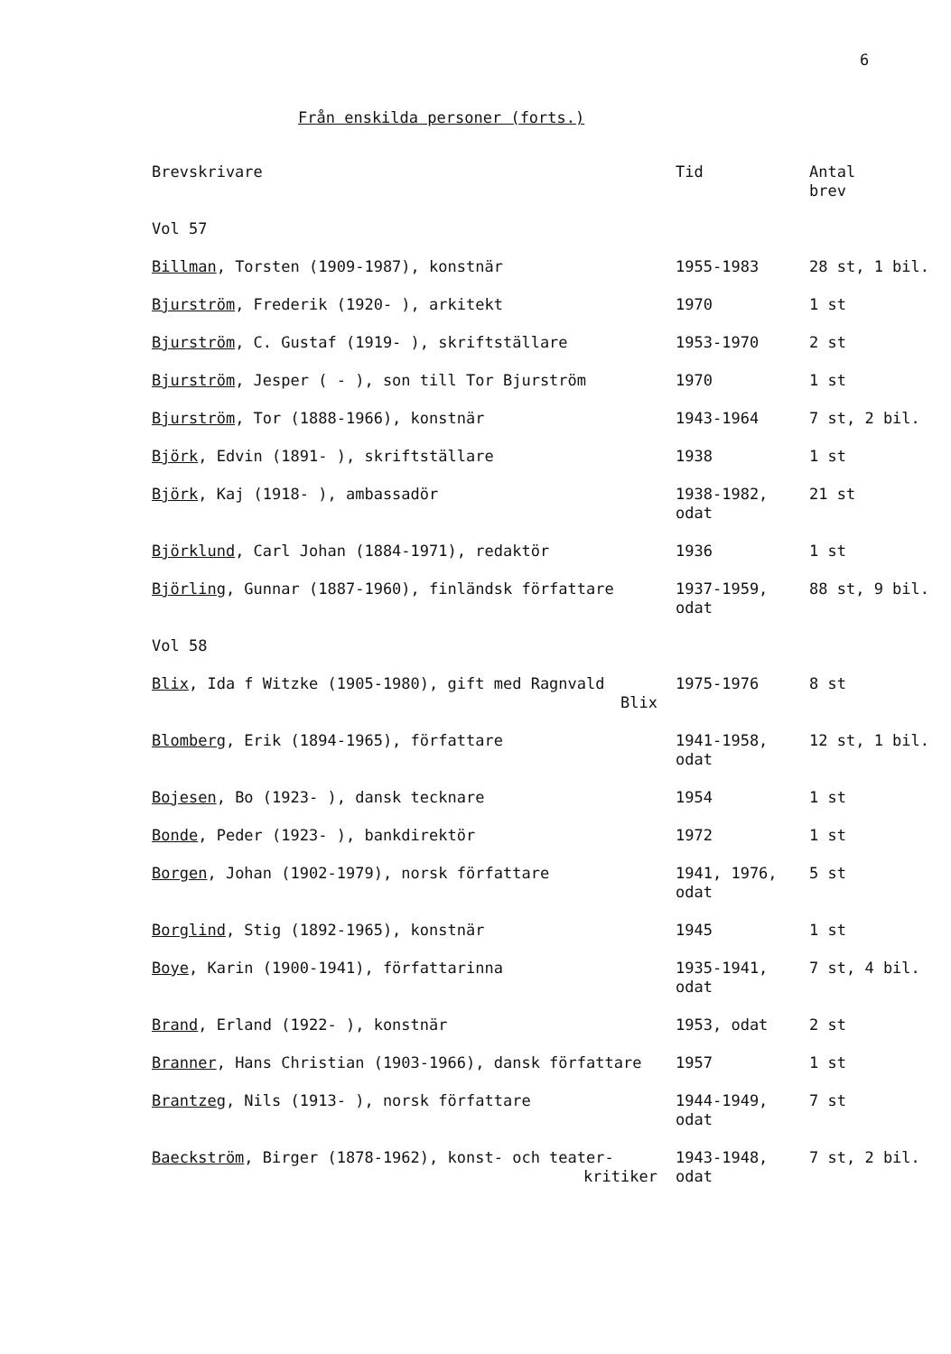6
Från enskilda personer (forts.)
| Brevskrivare | Tid | Antal brev |
| --- | --- | --- |
| Vol 57 | | |
| Billman , Torsten (1909-1987), konstnär | 1955-1983 | 28 st, 1 bil. |
| Bjurström , Frederik (1920- ), arkitekt | 1970 | 1 st |
| Bjurström , C. Gustaf (1919- ), skriftställare | 1953-1970 | 2 st |
| Bjurström , Jesper ( - ), son till Tor Bjurström | 1970 | 1 st |
| Bjurström , Tor (1888-1966), konstnär | 1943-1964 | 7 st, 2 bil. |
| Björk , Edvin (1891- ), skriftställare | 1938 | 1 st |
| Björk , Kaj (1918- ), ambassadör | 1938-1982, odat | 21 st |
| Björklund , Carl Johan (1884-1971), redaktör | 1936 | 1 st |
| Björling , Gunnar (1887-1960), finländsk författare | 1937-1959, odat | 88 st, 9 bil. |
| Vol 58 | | |
| Blix , Ida f Witzke (1905-1980), gift med Ragnvald Blix | 1975-1976 | 8 st |
| Blomberg , Erik (1894-1965), författare | 1941-1958, odat | 12 st, 1 bil. |
| Bojesen , Bo (1923- ), dansk tecknare | 1954 | 1 st |
| Bonde , Peder (1923- ), bankdirektör | 1972 | 1 st |
| Borgen , Johan (1902-1979), norsk författare | 1941, 1976, odat | 5 st |
| Borglind , Stig (1892-1965), konstnär | 1945 | 1 st |
| Boye , Karin (1900-1941), författarinna | 1935-1941, odat | 7 st, 4 bil. |
| Brand , Erland (1922- ), konstnär | 1953, odat | 2 st |
| Branner , Hans Christian (1903-1966), dansk författare | 1957 | 1 st |
| Brantzeg , Nils (1913- ), norsk författare | 1944-1949, odat | 7 st |
| Baeckström , Birger (1878-1962), konst- och teater- kritiker | 1943-1948, odat | 7 st, 2 bil. |